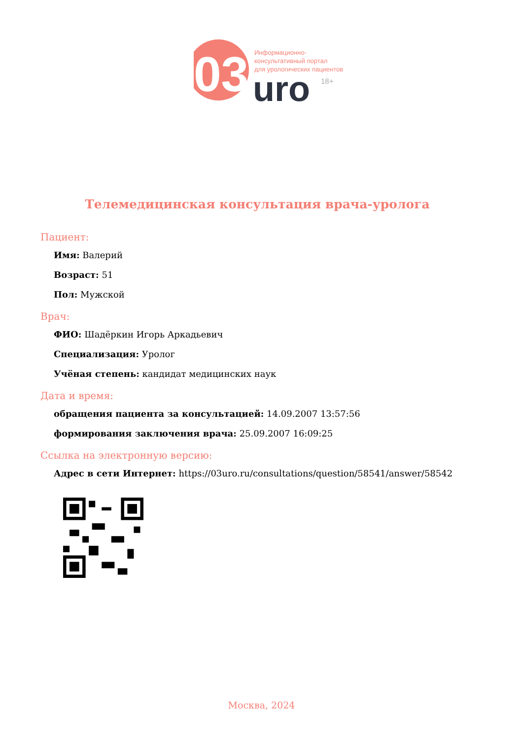03
uro
18+
Информационно-
консультативный портал
для урологических пациентов
Телемедицинская консультация врача-уролога
Пациент:
Имя: Валерий
Возраст: 51
Пол: Мужской
Врач:
ФИО: Шадёркин Игорь Аркадьевич
Специализация: Уролог
Учёная степень: кандидат медицинских наук
Дата и время:
обращения пациента за консультацией: 14.09.2007 13:57:56
формирования заключения врача: 25.09.2007 16:09:25
Ссылка на электронную версию:
Адрес в сети Интернет: https://03uro.ru/consultations/question/58541/answer/58542
Москва, 2024